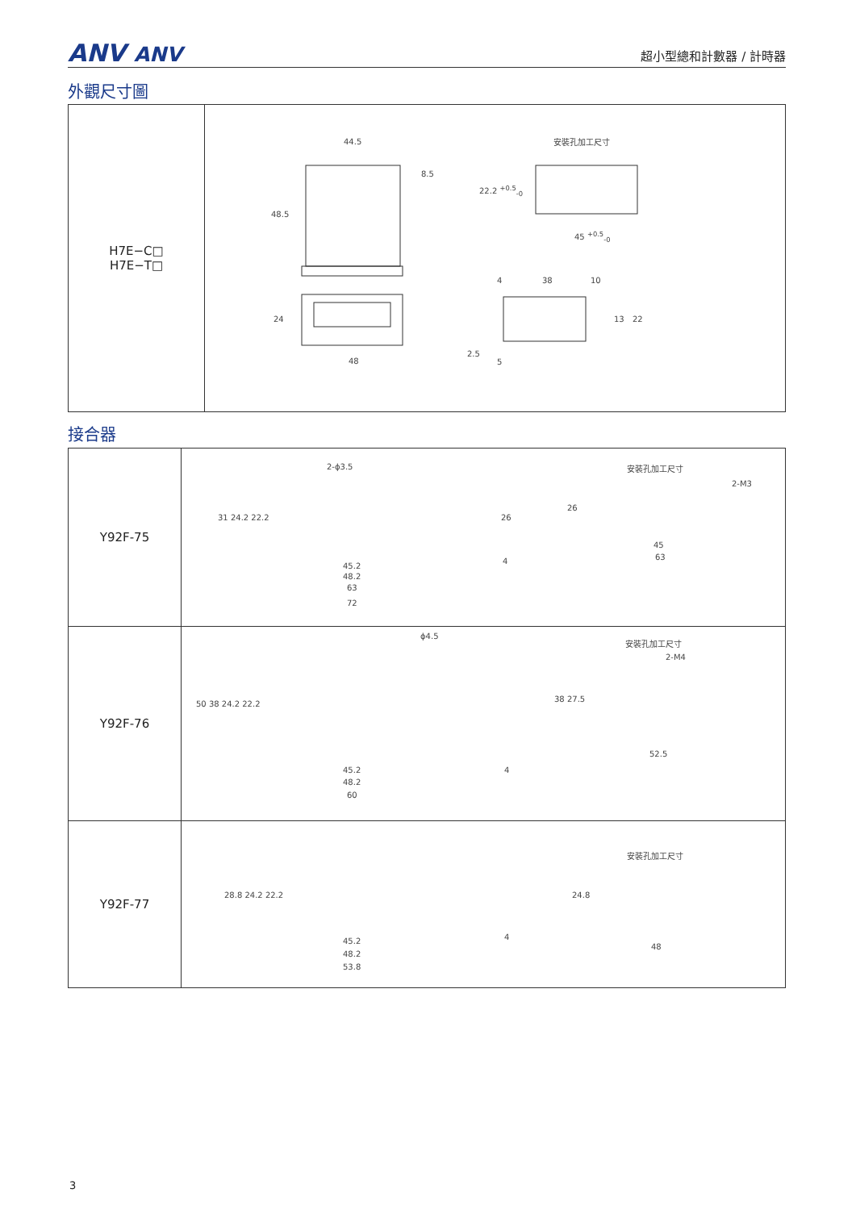ANV ANV
超小型總和計數器 / 計時器
外觀尺寸圖
| H7E−C□ H7E−T□ | 44.5 8.5 48.5 安裝孔加工尺寸 22.2 <sup>+0.5</sup><sub>-0</sub> 45 <sup>+0.5</sup><sub>-0</sub> 4 38 10 24 13 22 48 2.5 5 |
接合器
| Y92F-75 | 2-ϕ3.5 安裝孔加工尺寸 2-M3 31 24.2 22.2 26 26 45.2 48.2 63 72 4 45 63 |
| Y92F-76 | ϕ4.5 安裝孔加工尺寸 2-M4 50 38 24.2 22.2 38 27.5 45.2 48.2 60 4 52.5 |
| Y92F-77 | 安裝孔加工尺寸 28.8 24.2 22.2 24.8 45.2 48.2 53.8 4 48 |
3